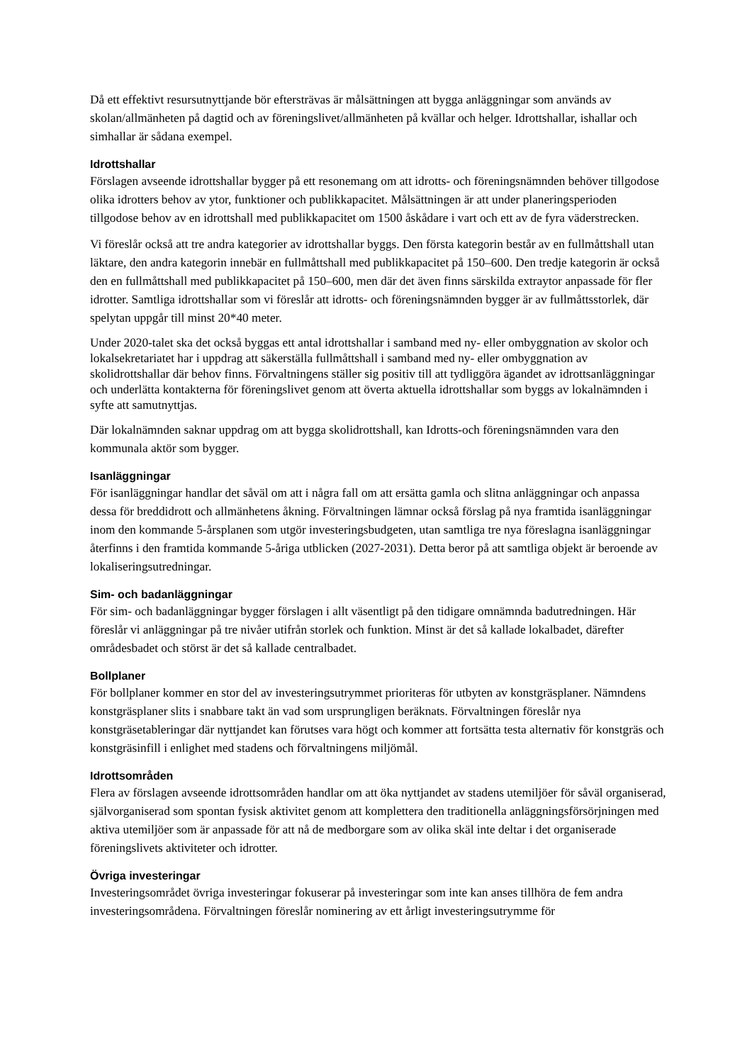Då ett effektivt resursutnyttjande bör eftersträvas är målsättningen att bygga anläggningar som används av skolan/allmänheten på dagtid och av föreningslivet/allmänheten på kvällar och helger. Idrottshallar, ishallar och simhallar är sådana exempel.
Idrottshallar
Förslagen avseende idrottshallar bygger på ett resonemang om att idrotts- och föreningsnämnden behöver tillgodose olika idrotters behov av ytor, funktioner och publikkapacitet. Målsättningen är att under planeringsperioden tillgodose behov av en idrottshall med publikkapacitet om 1500 åskådare i vart och ett av de fyra väderstrecken.
Vi föreslår också att tre andra kategorier av idrottshallar byggs. Den första kategorin består av en fullmåttshall utan läktare, den andra kategorin innebär en fullmåttshall med publikkapacitet på 150–600. Den tredje kategorin är också den en fullmåttshall med publikkapacitet på 150–600, men där det även finns särskilda extraytor anpassade för fler idrotter. Samtliga idrottshallar som vi föreslår att idrotts- och föreningsnämnden bygger är av fullmåttsstorlek, där spelytan uppgår till minst 20*40 meter.
Under 2020-talet ska det också byggas ett antal idrottshallar i samband med ny- eller ombyggnation av skolor och lokalsekretariatet har i uppdrag att säkerställa fullmåttshall i samband med ny- eller ombyggnation av skolidrottshallar där behov finns. Förvaltningens ställer sig positiv till att tydliggöra ägandet av idrottsanläggningar och underlätta kontakterna för föreningslivet genom att överta aktuella idrottshallar som byggs av lokalnämnden i syfte att samutnyttjas.
Där lokalnämnden saknar uppdrag om att bygga skolidrottshall, kan Idrotts-och föreningsnämnden vara den kommunala aktör som bygger.
Isanläggningar
För isanläggningar handlar det såväl om att i några fall om att ersätta gamla och slitna anläggningar och anpassa dessa för breddidrott och allmänhetens åkning. Förvaltningen lämnar också förslag på nya framtida isanläggningar inom den kommande 5-årsplanen som utgör investeringsbudgeten, utan samtliga tre nya föreslagna isanläggningar återfinns i den framtida kommande 5-åriga utblicken (2027-2031). Detta beror på att samtliga objekt är beroende av lokaliseringsutredningar.
Sim- och badanläggningar
För sim- och badanläggningar bygger förslagen i allt väsentligt på den tidigare omnämnda badutredningen. Här föreslår vi anläggningar på tre nivåer utifrån storlek och funktion. Minst är det så kallade lokalbadet, därefter områdesbadet och störst är det så kallade centralbadet.
Bollplaner
För bollplaner kommer en stor del av investeringsutrymmet prioriteras för utbyten av konstgräsplaner. Nämndens konstgräsplaner slits i snabbare takt än vad som ursprungligen beräknats. Förvaltningen föreslår nya konstgräsetableringar där nyttjandet kan förutses vara högt och kommer att fortsätta testa alternativ för konstgräs och konstgräsinfill i enlighet med stadens och förvaltningens miljömål.
Idrottsområden
Flera av förslagen avseende idrottsområden handlar om att öka nyttjandet av stadens utemiljöer för såväl organiserad, självorganiserad som spontan fysisk aktivitet genom att komplettera den traditionella anläggningsförsörjningen med aktiva utemiljöer som är anpassade för att nå de medborgare som av olika skäl inte deltar i det organiserade föreningslivets aktiviteter och idrotter.
Övriga investeringar
Investeringsområdet övriga investeringar fokuserar på investeringar som inte kan anses tillhöra de fem andra investeringsområdena. Förvaltningen föreslår nominering av ett årligt investeringsutrymme för